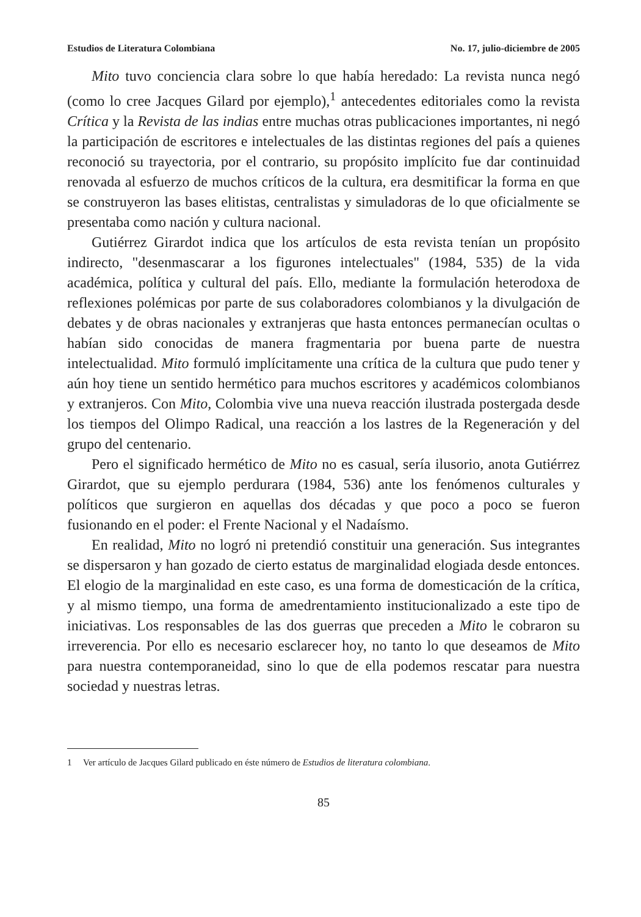Estudios de Literatura Colombiana No. 17, julio-diciembre de 2005
Mito tuvo conciencia clara sobre lo que había heredado: La revista nunca negó (como lo cree Jacques Gilard por ejemplo),<sup>1</sup> antecedentes editoriales como la revista Crítica y la Revista de las indias entre muchas otras publicaciones importantes, ni negó la participación de escritores e intelectuales de las distintas regiones del país a quienes reconoció su trayectoria, por el contrario, su propósito implícito fue dar continuidad renovada al esfuerzo de muchos críticos de la cultura, era desmitificar la forma en que se construyeron las bases elitistas, centralistas y simuladoras de lo que oficialmente se presentaba como nación y cultura nacional.
Gutiérrez Girardot indica que los artículos de esta revista tenían un propósito indirecto, "desenmascarar a los figurones intelectuales" (1984, 535) de la vida académica, política y cultural del país. Ello, mediante la formulación heterodoxa de reflexiones polémicas por parte de sus colaboradores colombianos y la divulgación de debates y de obras nacionales y extranjeras que hasta entonces permanecían ocultas o habían sido conocidas de manera fragmentaria por buena parte de nuestra intelectualidad. Mito formuló implícitamente una crítica de la cultura que pudo tener y aún hoy tiene un sentido hermético para muchos escritores y académicos colombianos y extranjeros. Con Mito, Colombia vive una nueva reacción ilustrada postergada desde los tiempos del Olimpo Radical, una reacción a los lastres de la Regeneración y del grupo del centenario.
Pero el significado hermético de Mito no es casual, sería ilusorio, anota Gutiérrez Girardot, que su ejemplo perdurara (1984, 536) ante los fenómenos culturales y políticos que surgieron en aquellas dos décadas y que poco a poco se fueron fusionando en el poder: el Frente Nacional y el Nadaísmo.
En realidad, Mito no logró ni pretendió constituir una generación. Sus integrantes se dispersaron y han gozado de cierto estatus de marginalidad elogiada desde entonces. El elogio de la marginalidad en este caso, es una forma de domesticación de la crítica, y al mismo tiempo, una forma de amedrentamiento institucionalizado a este tipo de iniciativas. Los responsables de las dos guerras que preceden a Mito le cobraron su irreverencia. Por ello es necesario esclarecer hoy, no tanto lo que deseamos de Mito para nuestra contemporaneidad, sino lo que de ella podemos rescatar para nuestra sociedad y nuestras letras.
1 Ver artículo de Jacques Gilard publicado en éste número de Estudios de literatura colombiana.
85